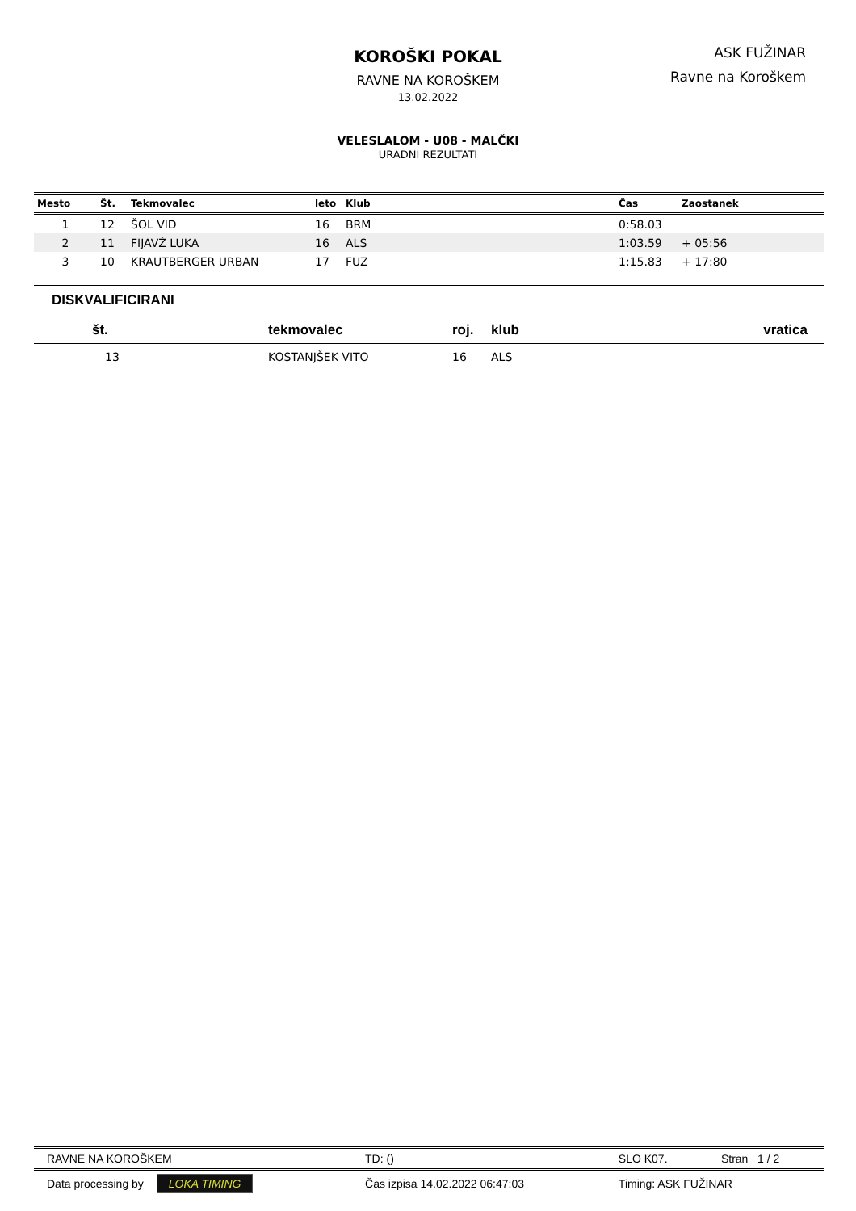ASK FUŽINAR
Ravne na Koroškem
KOROŠKI POKAL
RAVNE NA KOROŠKEM
13.02.2022
VELESLALOM - U08 - MALČKI
URADNI REZULTATI
| Mesto | Št. | Tekmovalec | leto | Klub | Čas | Zaostanek |
| --- | --- | --- | --- | --- | --- | --- |
| 1 | 12 | ŠOL VID | 16 | BRM | 0:58.03 | |
| 2 | 11 | FIJAVŽ LUKA | 16 | ALS | 1:03.59 | + 05:56 |
| 3 | 10 | KRAUTBERGER URBAN | 17 | FUZ | 1:15.83 | + 17:80 |
DISKVALIFICIRANI
| št. | tekmovalec | roj. | klub | vratica |
| --- | --- | --- | --- | --- |
| 13 | KOSTANJŠEK VITO | 16 | ALS | |
| RAVNE NA KOROŠKEM | TD: () | SLO K07. | Stran 1 / 2 |
| Data processing by LOKA TIMING | Čas izpisa 14.02.2022 06:47:03 | Timing: ASK FUŽINAR | |